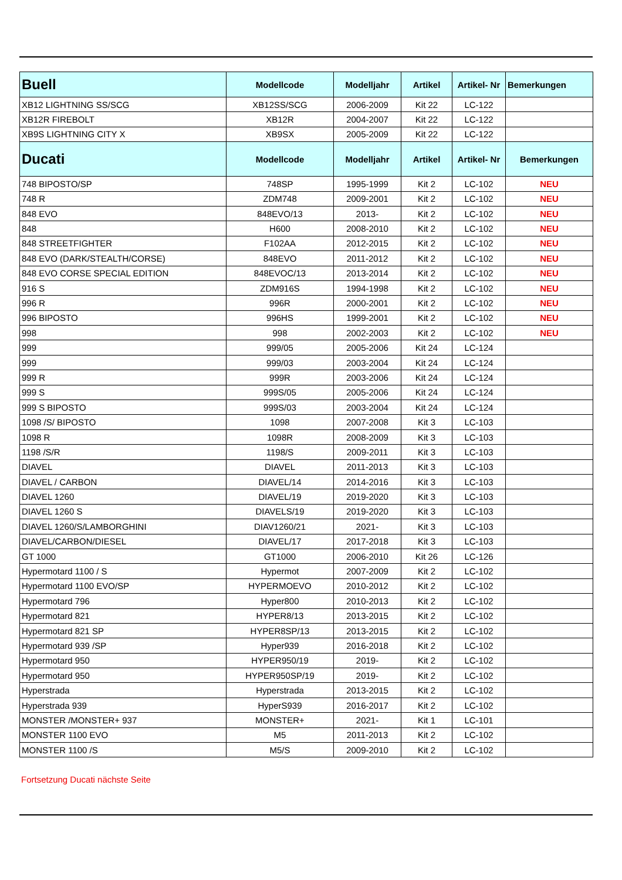| Buell | Modellcode | Modelljahr | Artikel | Artikel- Nr | Bemerkungen |
| --- | --- | --- | --- | --- | --- |
| XB12 LIGHTNING SS/SCG | XB12SS/SCG | 2006-2009 | Kit 22 | LC-122 | |
| XB12R FIREBOLT | XB12R | 2004-2007 | Kit 22 | LC-122 | |
| XB9S LIGHTNING CITY X | XB9SX | 2005-2009 | Kit 22 | LC-122 | |
| Ducati | Modellcode | Modelljahr | Artikel | Artikel- Nr | Bemerkungen |
| 748 BIPOSTO/SP | 748SP | 1995-1999 | Kit 2 | LC-102 | NEU |
| 748 R | ZDM748 | 2009-2001 | Kit 2 | LC-102 | NEU |
| 848 EVO | 848EVO/13 | 2013- | Kit 2 | LC-102 | NEU |
| 848 | H600 | 2008-2010 | Kit 2 | LC-102 | NEU |
| 848 STREETFIGHTER | F102AA | 2012-2015 | Kit 2 | LC-102 | NEU |
| 848 EVO (DARK/STEALTH/CORSE) | 848EVO | 2011-2012 | Kit 2 | LC-102 | NEU |
| 848 EVO CORSE SPECIAL EDITION | 848EVOC/13 | 2013-2014 | Kit 2 | LC-102 | NEU |
| 916 S | ZDM916S | 1994-1998 | Kit 2 | LC-102 | NEU |
| 996 R | 996R | 2000-2001 | Kit 2 | LC-102 | NEU |
| 996 BIPOSTO | 996HS | 1999-2001 | Kit 2 | LC-102 | NEU |
| 998 | 998 | 2002-2003 | Kit 2 | LC-102 | NEU |
| 999 | 999/05 | 2005-2006 | Kit 24 | LC-124 | |
| 999 | 999/03 | 2003-2004 | Kit 24 | LC-124 | |
| 999 R | 999R | 2003-2006 | Kit 24 | LC-124 | |
| 999 S | 999S/05 | 2005-2006 | Kit 24 | LC-124 | |
| 999 S BIPOSTO | 999S/03 | 2003-2004 | Kit 24 | LC-124 | |
| 1098 /S/ BIPOSTO | 1098 | 2007-2008 | Kit 3 | LC-103 | |
| 1098 R | 1098R | 2008-2009 | Kit 3 | LC-103 | |
| 1198 /S/R | 1198/S | 2009-2011 | Kit 3 | LC-103 | |
| DIAVEL | DIAVEL | 2011-2013 | Kit 3 | LC-103 | |
| DIAVEL / CARBON | DIAVEL/14 | 2014-2016 | Kit 3 | LC-103 | |
| DIAVEL 1260 | DIAVEL/19 | 2019-2020 | Kit 3 | LC-103 | |
| DIAVEL 1260 S | DIAVELS/19 | 2019-2020 | Kit 3 | LC-103 | |
| DIAVEL 1260/S/LAMBORGHINI | DIAV1260/21 | 2021- | Kit 3 | LC-103 | |
| DIAVEL/CARBON/DIESEL | DIAVEL/17 | 2017-2018 | Kit 3 | LC-103 | |
| GT 1000 | GT1000 | 2006-2010 | Kit 26 | LC-126 | |
| Hypermotard 1100 / S | Hypermot | 2007-2009 | Kit 2 | LC-102 | |
| Hypermotard 1100 EVO/SP | HYPERMOEVO | 2010-2012 | Kit 2 | LC-102 | |
| Hypermotard 796 | Hyper800 | 2010-2013 | Kit 2 | LC-102 | |
| Hypermotard 821 | HYPER8/13 | 2013-2015 | Kit 2 | LC-102 | |
| Hypermotard 821 SP | HYPER8SP/13 | 2013-2015 | Kit 2 | LC-102 | |
| Hypermotard 939 /SP | Hyper939 | 2016-2018 | Kit 2 | LC-102 | |
| Hypermotard 950 | HYPER950/19 | 2019- | Kit 2 | LC-102 | |
| Hypermotard 950 | HYPER950SP/19 | 2019- | Kit 2 | LC-102 | |
| Hyperstrada | Hyperstrada | 2013-2015 | Kit 2 | LC-102 | |
| Hyperstrada 939 | HyperS939 | 2016-2017 | Kit 2 | LC-102 | |
| MONSTER /MONSTER+ 937 | MONSTER+ | 2021- | Kit 1 | LC-101 | |
| MONSTER 1100 EVO | M5 | 2011-2013 | Kit 2 | LC-102 | |
| MONSTER 1100 /S | M5/S | 2009-2010 | Kit 2 | LC-102 | |
Fortsetzung Ducati nächste Seite